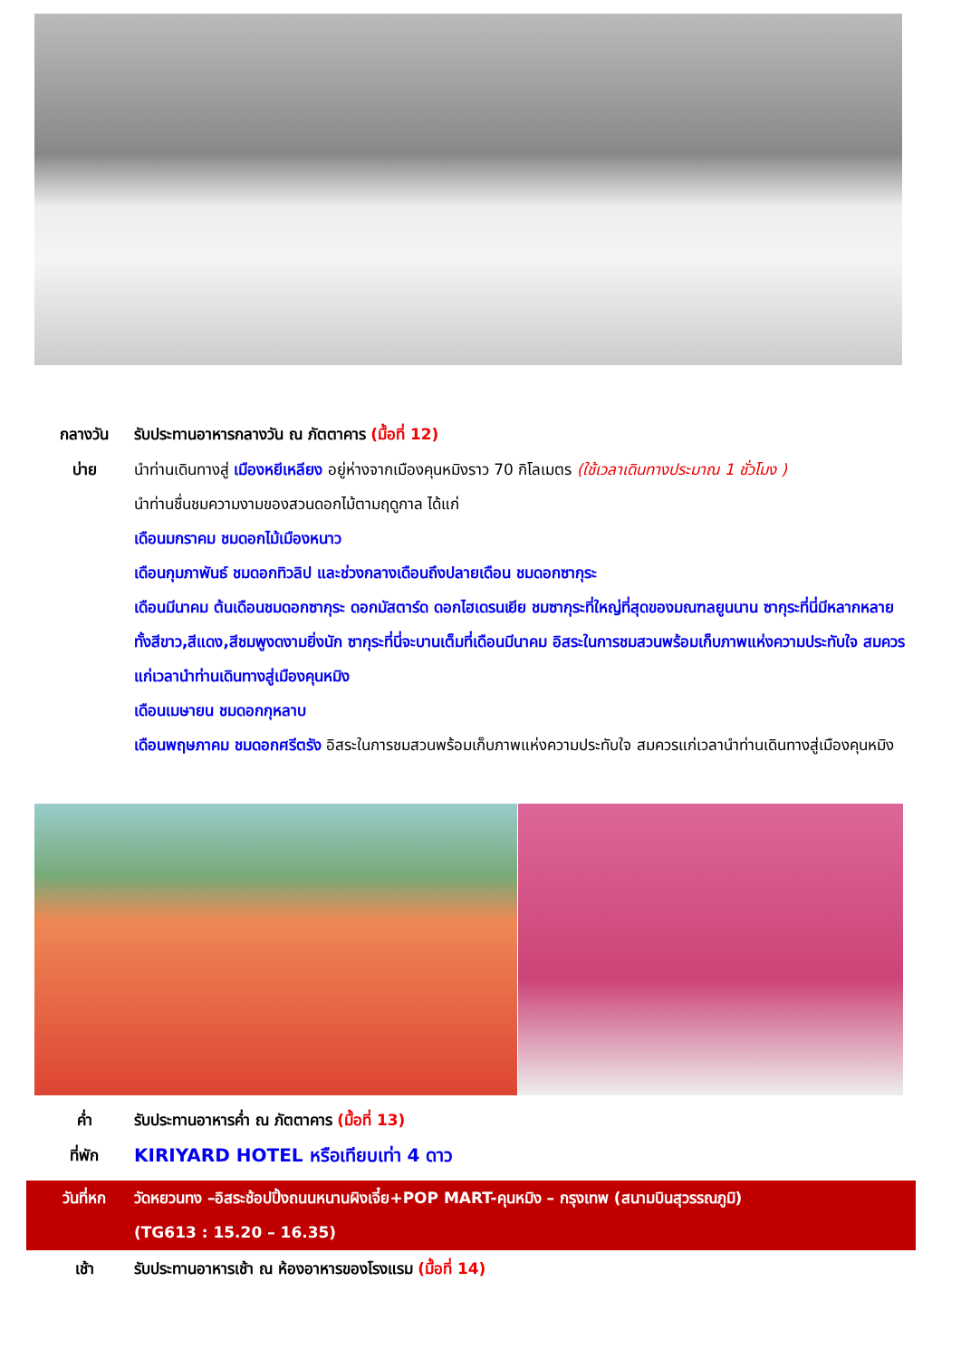กลางวัน รับประทานอาหารกลางวัน ณ ภัตตาคาร (มื้อที่ 12)
บ่าย นำท่านเดินทางสู่ เมืองหยีเหลียง อยู่ห่างจากเมืองคุนหมิงราว 70 กิโลเมตร (ใช้เวลาเดินทางประมาณ 1 ชั่วโมง )
นำท่านชื่นชมความงามของสวนดอกไม้ตามฤดูกาล ได้แก่
เดือนมกราคม ชมดอกไม้เมืองหนาว
เดือนกุมภาพันธ์ ชมดอกทิวลิป และช่วงกลางเดือนถึงปลายเดือน ชมดอกซากุระ
เดือนมีนาคม ต้นเดือนชมดอกซากุระ ดอกมัสตาร์ด ดอกไฮเดรนเยีย ชมซากุระที่ใหญ่ที่สุดของมณฑลยูนนาน ซากุระที่นี่มีหลากหลายทั้งสีขาว,สีแดง,สีชมพูงดงามยิ่งนัก ซากุระที่นี่จะบานเต็มที่เดือนมีนาคม อิสระในการชมสวนพร้อมเก็บภาพแห่งความประทับใจ สมควรแก่เวลานำท่านเดินทางสู่เมืองคุนหมิง
เดือนเมษายน ชมดอกกุหลาบ
เดือนพฤษภาคม ชมดอกศรีตรัง อิสระในการชมสวนพร้อมเก็บภาพแห่งความประทับใจ สมควรแก่เวลานำท่านเดินทางสู่เมืองคุนหมิง
ค่ำ รับประทานอาหารค่ำ ณ ภัตตาคาร (มื้อที่ 13)
ที่พัก
KIRIYARD HOTEL หรือเทียบเท่า 4 ดาว
วันที่หก วัดหยวนทง –อิสระช้อปปิ้งถนนหนานผิงเจี๋ย+POP MART-คุนหมิง – กรุงเทพ (สนามบินสุวรรณภูมิ)
(TG613 : 15.20 – 16.35)
เช้า รับประทานอาหารเช้า ณ ห้องอาหารของโรงแรม (มื้อที่ 14)